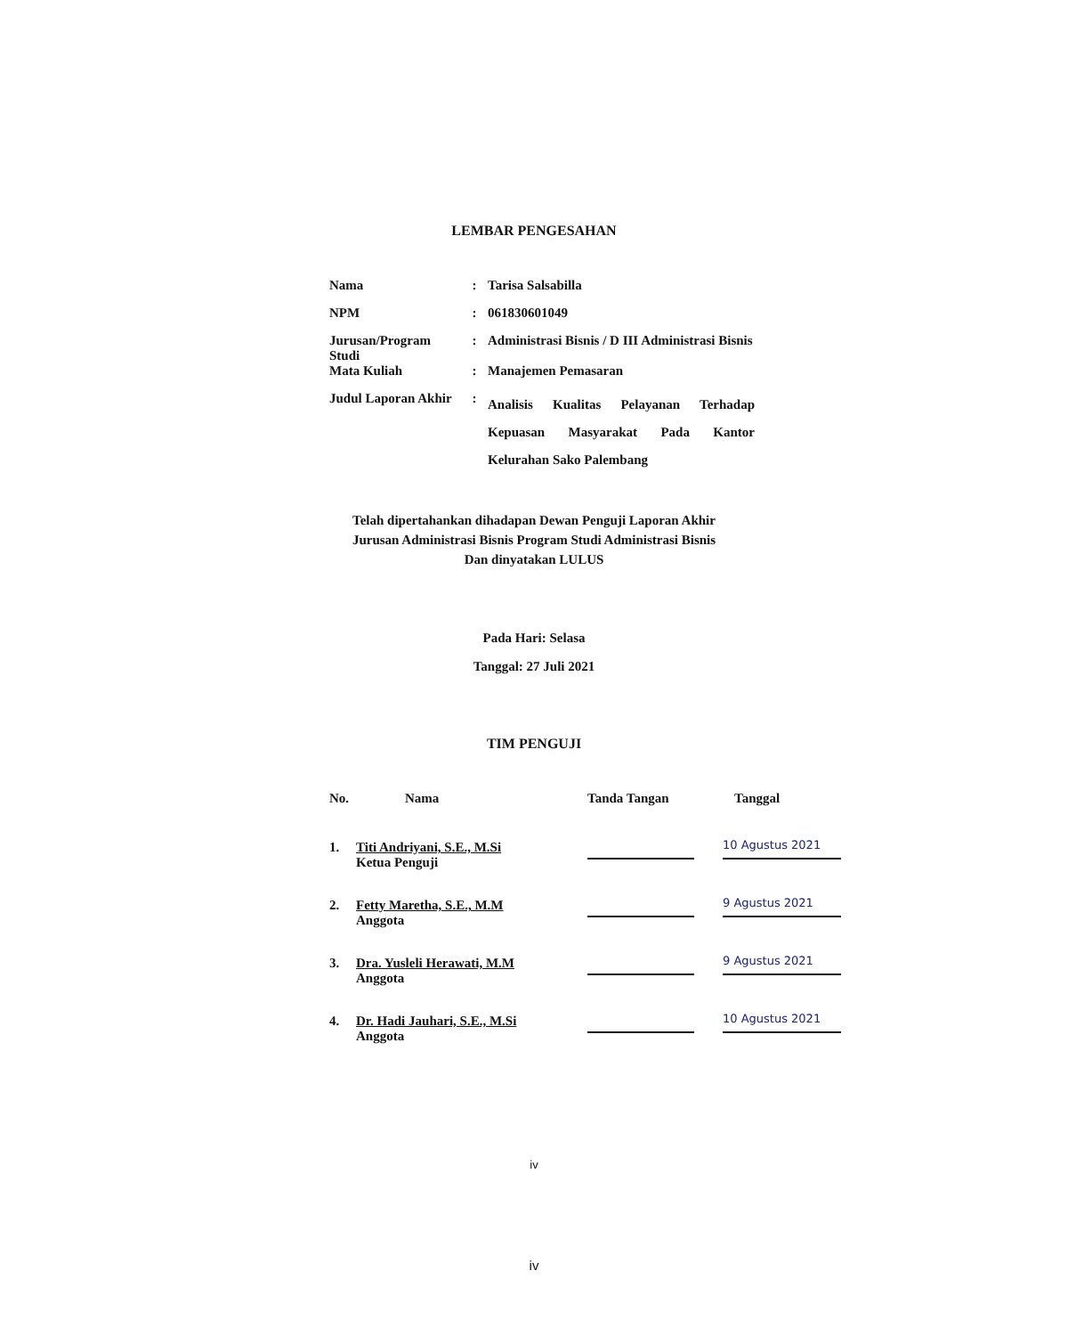LEMBAR PENGESAHAN
| Nama | : | Tarisa Salsabilla |
| NPM | : | 061830601049 |
| Jurusan/Program Studi | : | Administrasi Bisnis / D III Administrasi Bisnis |
| Mata Kuliah | : | Manajemen Pemasaran |
| Judul Laporan Akhir | : | Analisis Kualitas Pelayanan Terhadap Kepuasan Masyarakat Pada Kantor Kelurahan Sako Palembang |
Telah dipertahankan dihadapan Dewan Penguji Laporan Akhir
Jurusan Administrasi Bisnis Program Studi Administrasi Bisnis
Dan dinyatakan LULUS
Pada Hari: Selasa
Tanggal: 27 Juli 2021
TIM PENGUJI
| No. | Nama | Tanda Tangan | Tanggal |
| --- | --- | --- | --- |
| 1. | Titi Andriyani, S.E., M.Si Ketua Penguji | | 10 Agustus 2021 |
| 2. | Fetty Maretha, S.E., M.M Anggota | | 9 Agustus 2021 |
| 3. | Dra. Yusleli Herawati, M.M Anggota | | 9 Agustus 2021 |
| 4. | Dr. Hadi Jauhari, S.E., M.Si Anggota | | 10 Agustus 2021 |
iv
iv